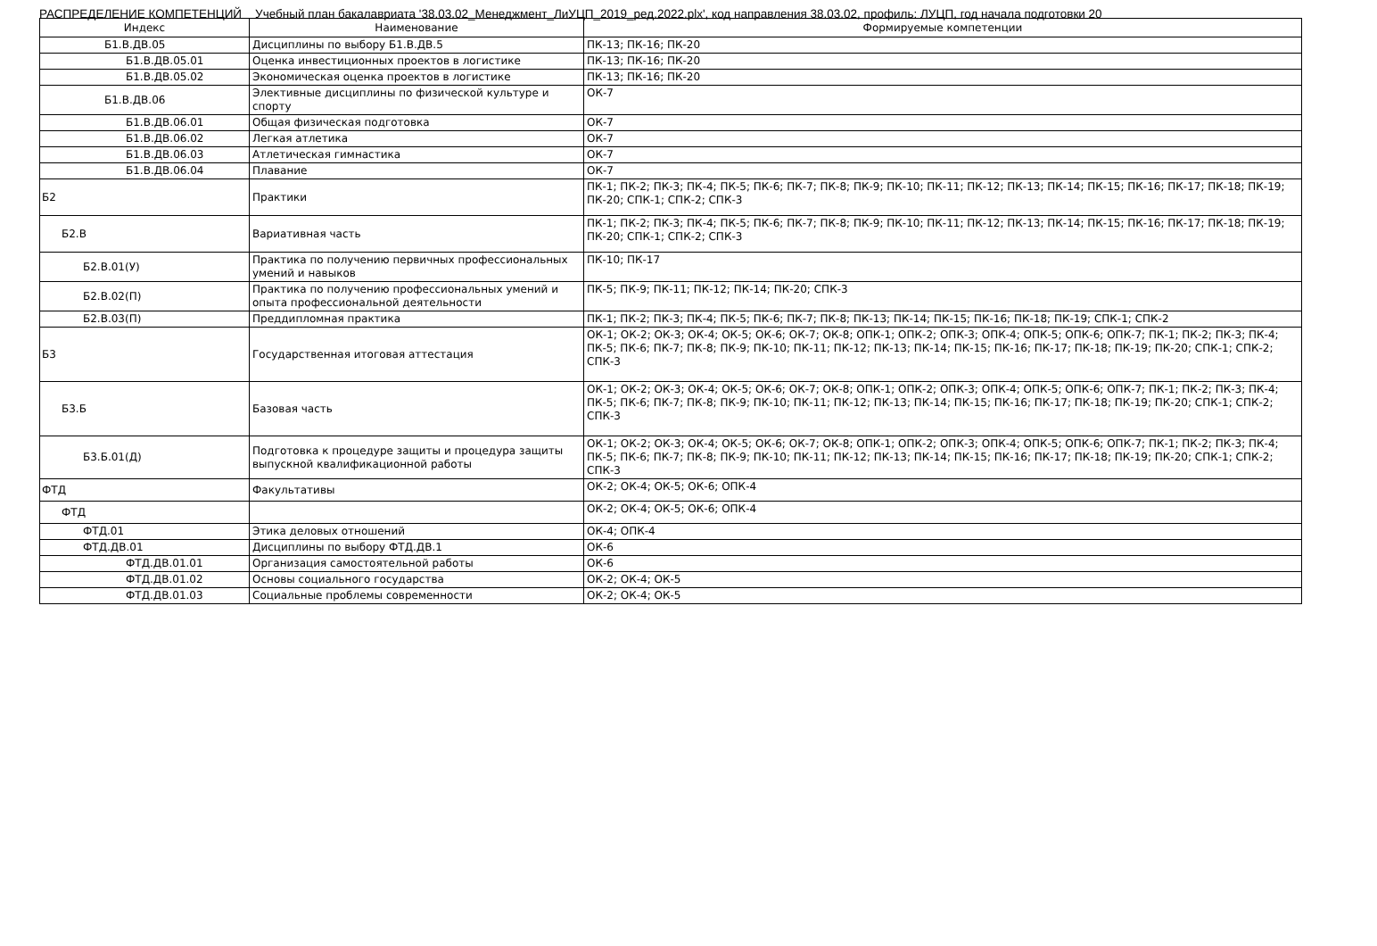РАСПРЕДЕЛЕНИЕ КОМПЕТЕНЦИЙ Учебный план бакалавриата '38.03.02_Менеджмент_ЛиУЦП_2019_ред.2022.plx', код направления 38.03.02, профиль: ЛУЦП, год начала подготовки 20
| Индекс | Наименование | Формируемые компетенции |
| --- | --- | --- |
| Б1.В.ДВ.05 | Дисциплины по выбору Б1.В.ДВ.5 | ПК-13; ПК-16; ПК-20 |
| Б1.В.ДВ.05.01 | Оценка инвестиционных проектов в логистике | ПК-13; ПК-16; ПК-20 |
| Б1.В.ДВ.05.02 | Экономическая оценка проектов в логистике | ПК-13; ПК-16; ПК-20 |
| Б1.В.ДВ.06 | Элективные дисциплины по физической культуре и спорту | ОК-7 |
| Б1.В.ДВ.06.01 | Общая физическая подготовка | ОК-7 |
| Б1.В.ДВ.06.02 | Легкая атлетика | ОК-7 |
| Б1.В.ДВ.06.03 | Атлетическая гимнастика | ОК-7 |
| Б1.В.ДВ.06.04 | Плавание | ОК-7 |
| Б2 | Практики | ПК-1; ПК-2; ПК-3; ПК-4; ПК-5; ПК-6; ПК-7; ПК-8; ПК-9; ПК-10; ПК-11; ПК-12; ПК-13; ПК-14; ПК-15; ПК-16; ПК-17; ПК-18; ПК-19; ПК-20; СПК-1; СПК-2; СПК-3 |
| Б2.В | Вариативная часть | ПК-1; ПК-2; ПК-3; ПК-4; ПК-5; ПК-6; ПК-7; ПК-8; ПК-9; ПК-10; ПК-11; ПК-12; ПК-13; ПК-14; ПК-15; ПК-16; ПК-17; ПК-18; ПК-19; ПК-20; СПК-1; СПК-2; СПК-3 |
| Б2.В.01(У) | Практика по получению первичных профессиональных умений и навыков | ПК-10; ПК-17 |
| Б2.В.02(П) | Практика по получению профессиональных умений и опыта профессиональной деятельности | ПК-5; ПК-9; ПК-11; ПК-12; ПК-14; ПК-20; СПК-3 |
| Б2.В.03(П) | Преддипломная практика | ПК-1; ПК-2; ПК-3; ПК-4; ПК-5; ПК-6; ПК-7; ПК-8; ПК-13; ПК-14; ПК-15; ПК-16; ПК-18; ПК-19; СПК-1; СПК-2 |
| Б3 | Государственная итоговая аттестация | ОК-1; ОК-2; ОК-3; ОК-4; ОК-5; ОК-6; ОК-7; ОК-8; ОПК-1; ОПК-2; ОПК-3; ОПК-4; ОПК-5; ОПК-6; ОПК-7; ПК-1; ПК-2; ПК-3; ПК-4; ПК-5; ПК-6; ПК-7; ПК-8; ПК-9; ПК-10; ПК-11; ПК-12; ПК-13; ПК-14; ПК-15; ПК-16; ПК-17; ПК-18; ПК-19; ПК-20; СПК-1; СПК-2; СПК-3 |
| Б3.Б | Базовая часть | ОК-1; ОК-2; ОК-3; ОК-4; ОК-5; ОК-6; ОК-7; ОК-8; ОПК-1; ОПК-2; ОПК-3; ОПК-4; ОПК-5; ОПК-6; ОПК-7; ПК-1; ПК-2; ПК-3; ПК-4; ПК-5; ПК-6; ПК-7; ПК-8; ПК-9; ПК-10; ПК-11; ПК-12; ПК-13; ПК-14; ПК-15; ПК-16; ПК-17; ПК-18; ПК-19; ПК-20; СПК-1; СПК-2; СПК-3 |
| Б3.Б.01(Д) | Подготовка к процедуре защиты и процедура защиты выпускной квалификационной работы | ОК-1; ОК-2; ОК-3; ОК-4; ОК-5; ОК-6; ОК-7; ОК-8; ОПК-1; ОПК-2; ОПК-3; ОПК-4; ОПК-5; ОПК-6; ОПК-7; ПК-1; ПК-2; ПК-3; ПК-4; ПК-5; ПК-6; ПК-7; ПК-8; ПК-9; ПК-10; ПК-11; ПК-12; ПК-13; ПК-14; ПК-15; ПК-16; ПК-17; ПК-18; ПК-19; ПК-20; СПК-1; СПК-2; СПК-3 |
| ФТД | Факультативы | ОК-2; ОК-4; ОК-5; ОК-6; ОПК-4 |
| ФТД | | ОК-2; ОК-4; ОК-5; ОК-6; ОПК-4 |
| ФТД.01 | Этика деловых отношений | ОК-4; ОПК-4 |
| ФТД.ДВ.01 | Дисциплины по выбору ФТД.ДВ.1 | ОК-6 |
| ФТД.ДВ.01.01 | Организация самостоятельной работы | ОК-6 |
| ФТД.ДВ.01.02 | Основы социального государства | ОК-2; ОК-4; ОК-5 |
| ФТД.ДВ.01.03 | Социальные проблемы современности | ОК-2; ОК-4; ОК-5 |